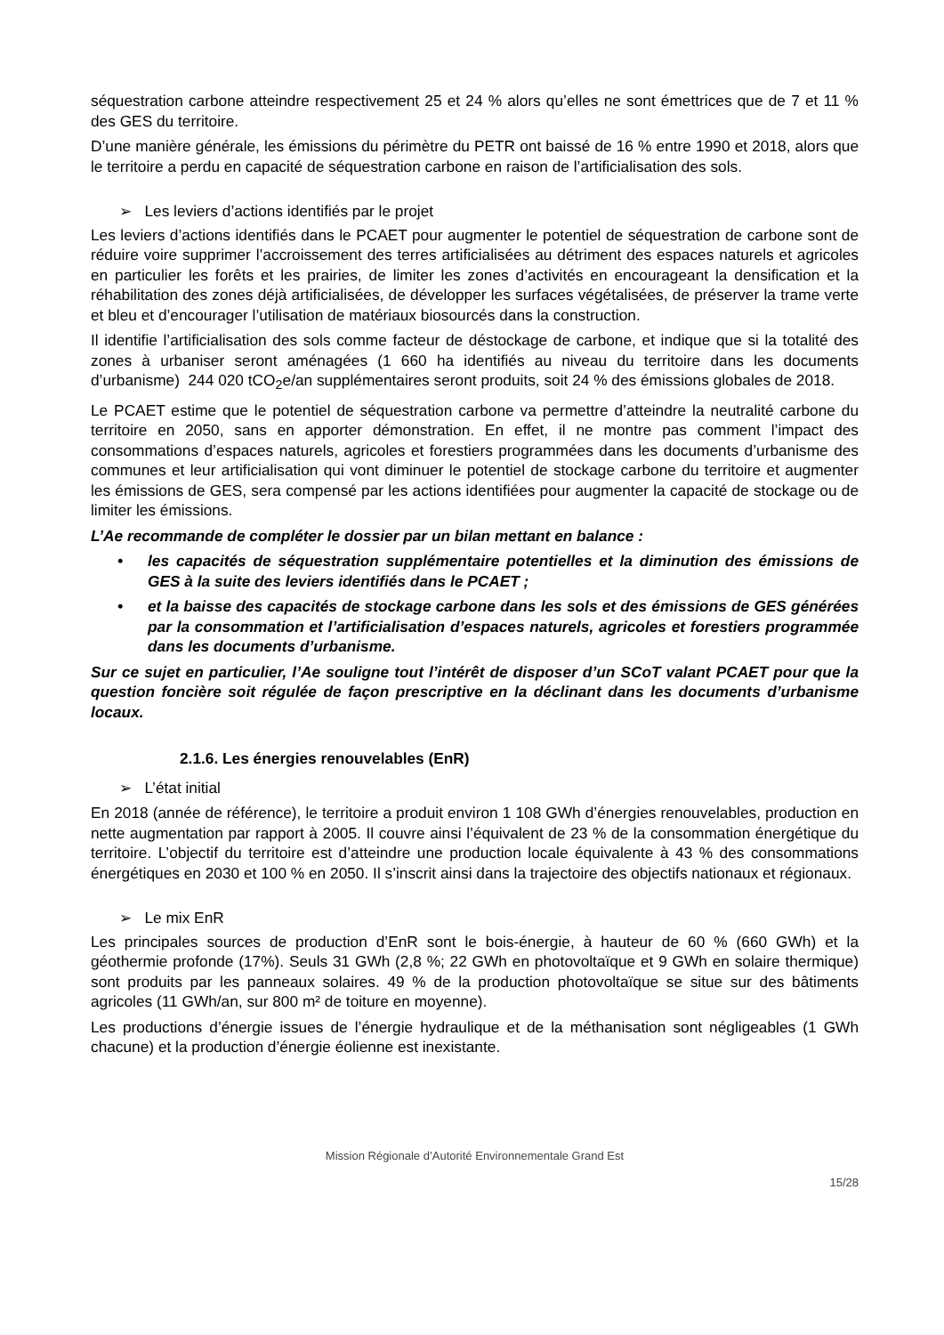séquestration carbone atteindre respectivement 25 et 24 % alors qu’elles ne sont émettrices que de 7 et 11 % des GES du territoire.
D’une manière générale, les émissions du périmètre du PETR ont baissé de 16 % entre 1990 et 2018, alors que le territoire a perdu en capacité de séquestration carbone en raison de l’artificialisation des sols.
➢ Les leviers d’actions identifiés par le projet
Les leviers d’actions identifiés dans le PCAET pour augmenter le potentiel de séquestration de carbone sont de réduire voire supprimer l’accroissement des terres artificialisées au détriment des espaces naturels et agricoles en particulier les forêts et les prairies, de limiter les zones d’activités en encourageant la densification et la réhabilitation des zones déjà artificialisées, de développer les surfaces végétalisées, de préserver la trame verte et bleu et d’encourager l’utilisation de matériaux biosourcés dans la construction.
Il identifie l’artificialisation des sols comme facteur de déstockage de carbone, et indique que si la totalité des zones à urbaniser seront aménagées (1 660 ha identifiés au niveau du territoire dans les documents d’urbanisme) 244 020 tCO<sub>2</sub>e/an supplémentaires seront produits, soit 24 % des émissions globales de 2018.
Le PCAET estime que le potentiel de séquestration carbone va permettre d’atteindre la neutralité carbone du territoire en 2050, sans en apporter démonstration. En effet, il ne montre pas comment l’impact des consommations d’espaces naturels, agricoles et forestiers programmées dans les documents d’urbanisme des communes et leur artificialisation qui vont diminuer le potentiel de stockage carbone du territoire et augmenter les émissions de GES, sera compensé par les actions identifiées pour augmenter la capacité de stockage ou de limiter les émissions.
L’Ae recommande de compléter le dossier par un bilan mettant en balance :
• les capacités de séquestration supplémentaire potentielles et la diminution des émissions de GES à la suite des leviers identifiés dans le PCAET ;
• et la baisse des capacités de stockage carbone dans les sols et des émissions de GES générées par la consommation et l’artificialisation d’espaces naturels, agricoles et forestiers programmée dans les documents d’urbanisme.
Sur ce sujet en particulier, l’Ae souligne tout l’intérêt de disposer d’un SCoT valant PCAET pour que la question foncière soit régulée de façon prescriptive en la déclinant dans les documents d’urbanisme locaux.
2.1.6. Les énergies renouvelables (EnR)
➢ L’état initial
En 2018 (année de référence), le territoire a produit environ 1 108 GWh d’énergies renouvelables, production en nette augmentation par rapport à 2005. Il couvre ainsi l’équivalent de 23 % de la consommation énergétique du territoire. L’objectif du territoire est d’atteindre une production locale équivalente à 43 % des consommations énergétiques en 2030 et 100 % en 2050. Il s’inscrit ainsi dans la trajectoire des objectifs nationaux et régionaux.
➢ Le mix EnR
Les principales sources de production d’EnR sont le bois-énergie, à hauteur de 60 % (660 GWh) et la géothermie profonde (17%). Seuls 31 GWh (2,8 %; 22 GWh en photovoltaïque et 9 GWh en solaire thermique) sont produits par les panneaux solaires. 49 % de la production photovoltaïque se situe sur des bâtiments agricoles (11 GWh/an, sur 800 m² de toiture en moyenne).
Les productions d’énergie issues de l’énergie hydraulique et de la méthanisation sont négligeables (1 GWh chacune) et la production d’énergie éolienne est inexistante.
Mission Régionale d’Autorité Environnementale Grand Est
15/28